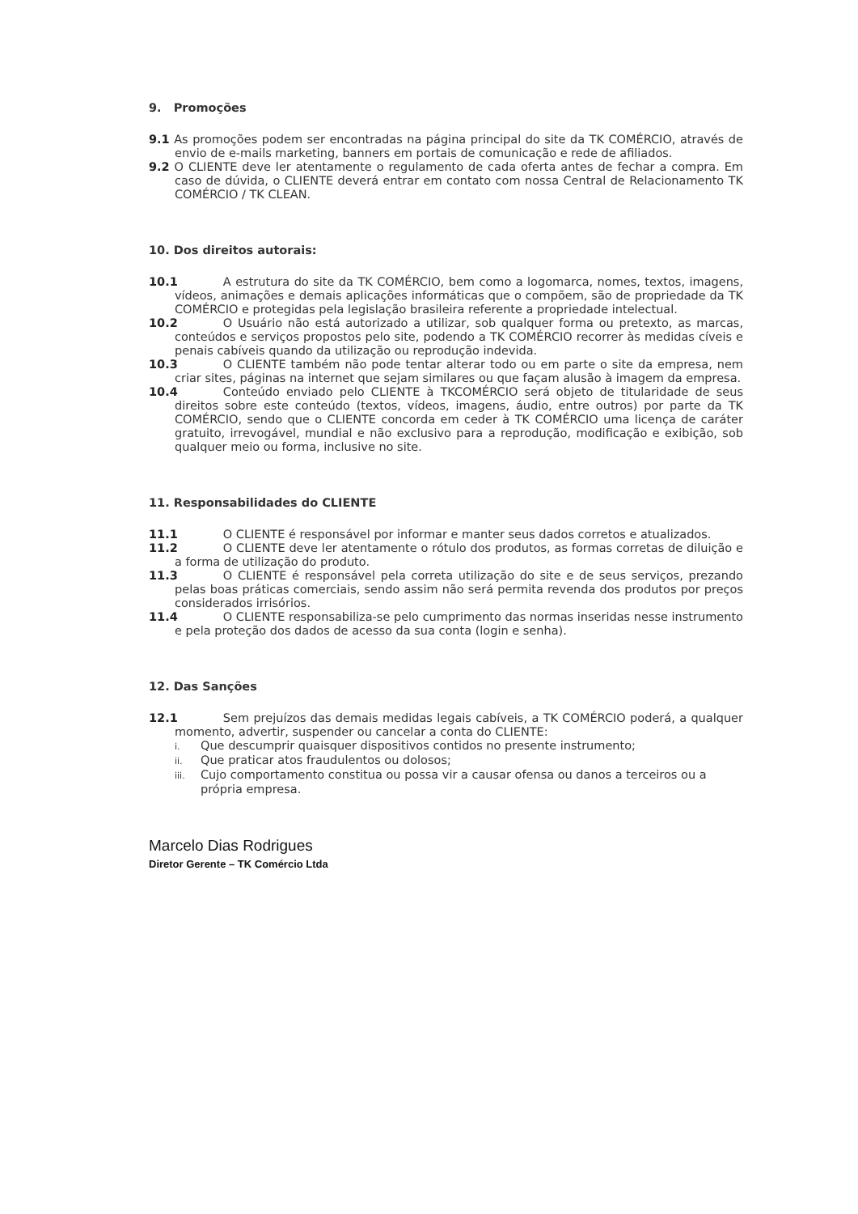9. Promoções
9.1 As promoções podem ser encontradas na página principal do site da TK COMÉRCIO, através de envio de e-mails marketing, banners em portais de comunicação e rede de afiliados.
9.2 O CLIENTE deve ler atentamente o regulamento de cada oferta antes de fechar a compra. Em caso de dúvida, o CLIENTE deverá entrar em contato com nossa Central de Relacionamento TK COMÉRCIO / TK CLEAN.
10. Dos direitos autorais:
10.1 A estrutura do site da TK COMÉRCIO, bem como a logomarca, nomes, textos, imagens, vídeos, animações e demais aplicações informáticas que o compõem, são de propriedade da TK COMÉRCIO e protegidas pela legislação brasileira referente a propriedade intelectual.
10.2 O Usuário não está autorizado a utilizar, sob qualquer forma ou pretexto, as marcas, conteúdos e serviços propostos pelo site, podendo a TK COMÉRCIO recorrer às medidas cíveis e penais cabíveis quando da utilização ou reprodução indevida.
10.3 O CLIENTE também não pode tentar alterar todo ou em parte o site da empresa, nem criar sites, páginas na internet que sejam similares ou que façam alusão à imagem da empresa.
10.4 Conteúdo enviado pelo CLIENTE à TKCOMÉRCIO será objeto de titularidade de seus direitos sobre este conteúdo (textos, vídeos, imagens, áudio, entre outros) por parte da TK COMÉRCIO, sendo que o CLIENTE concorda em ceder à TK COMÉRCIO uma licença de caráter gratuito, irrevogável, mundial e não exclusivo para a reprodução, modificação e exibição, sob qualquer meio ou forma, inclusive no site.
11. Responsabilidades do CLIENTE
11.1 O CLIENTE é responsável por informar e manter seus dados corretos e atualizados.
11.2 O CLIENTE deve ler atentamente o rótulo dos produtos, as formas corretas de diluição e a forma de utilização do produto.
11.3 O CLIENTE é responsável pela correta utilização do site e de seus serviços, prezando pelas boas práticas comerciais, sendo assim não será permita revenda dos produtos por preços considerados irrisórios.
11.4 O CLIENTE responsabiliza-se pelo cumprimento das normas inseridas nesse instrumento e pela proteção dos dados de acesso da sua conta (login e senha).
12. Das Sanções
12.1 Sem prejuízos das demais medidas legais cabíveis, a TK COMÉRCIO poderá, a qualquer momento, advertir, suspender ou cancelar a conta do CLIENTE:
i. Que descumprir quaisquer dispositivos contidos no presente instrumento;
ii. Que praticar atos fraudulentos ou dolosos;
iii. Cujo comportamento constitua ou possa vir a causar ofensa ou danos a terceiros ou a própria empresa.
Marcelo Dias Rodrigues
Diretor Gerente – TK Comércio Ltda